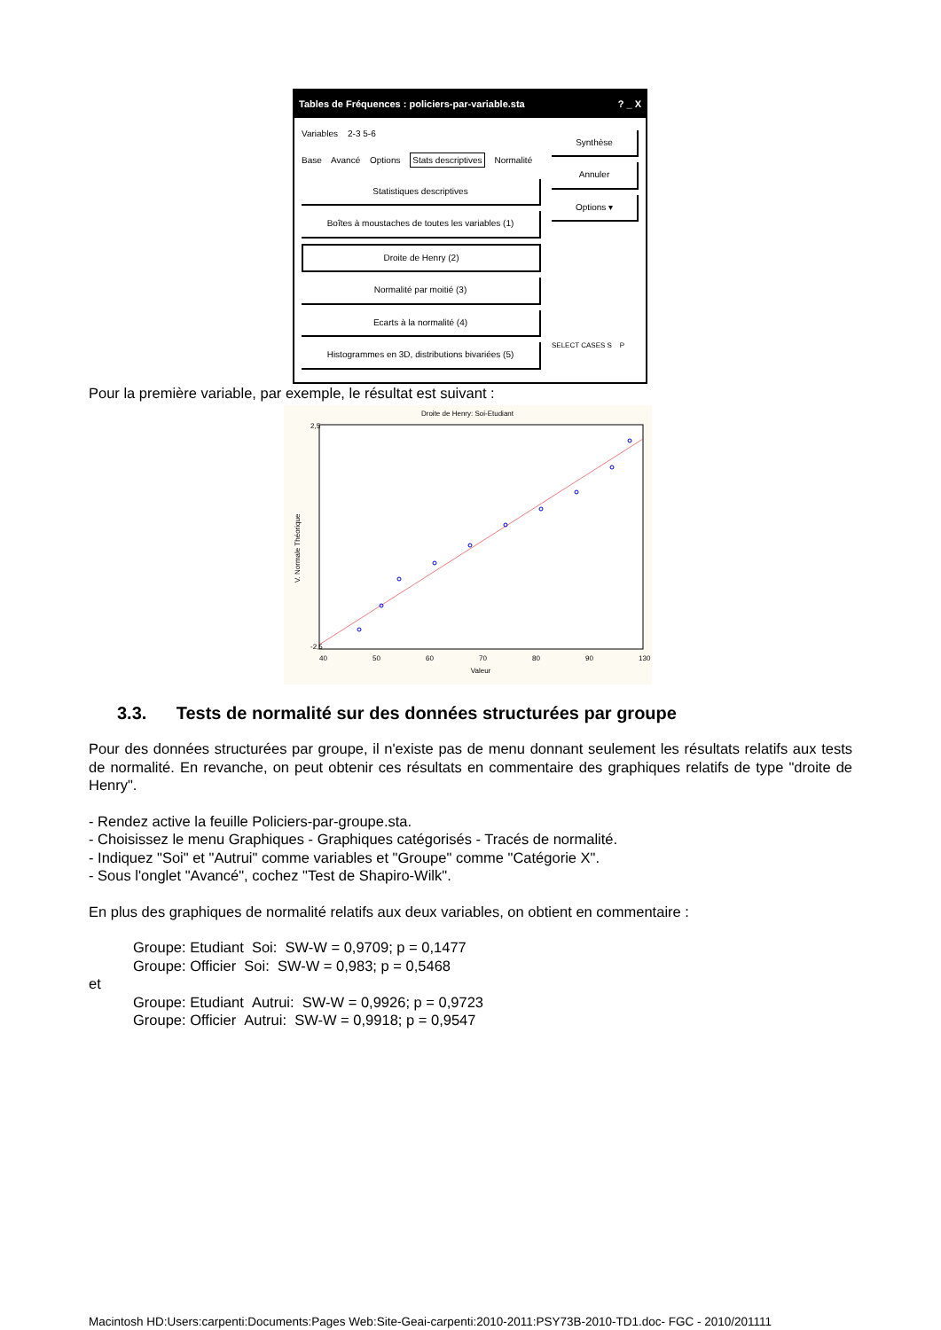Tables de Fréquences : policiers-par-variable.sta ? _ X
Variables 2-3 5-6
Base Avancé Options Stats descriptives Normalité
Statistiques descriptives
Boîtes à moustaches de toutes les variables (1)
Droite de Henry (2)
Normalité par moitié (3)
Ecarts à la normalité (4)
Histogrammes en 3D, distributions bivariées (5)
Synthèse
Annuler
Options ▾
SELECT CASES S P
Pour la première variable, par exemple, le résultat est suivant :
Droite de Henry: Soi-Etudiant
2,5
-2,5
40
50
60
70
80
90
130
Valeur
V. Normale Théorique
3.3. Tests de normalité sur des données structurées par groupe
Pour des données structurées par groupe, il n'existe pas de menu donnant seulement les résultats relatifs aux tests de normalité. En revanche, on peut obtenir ces résultats en commentaire des graphiques relatifs de type "droite de Henry".
- Rendez active la feuille Policiers-par-groupe.sta.
- Choisissez le menu Graphiques - Graphiques catégorisés - Tracés de normalité.
- Indiquez "Soi" et "Autrui" comme variables et "Groupe" comme "Catégorie X".
- Sous l'onglet "Avancé", cochez "Test de Shapiro-Wilk".
En plus des graphiques de normalité relatifs aux deux variables, on obtient en commentaire :
Groupe: Etudiant Soi: SW-W = 0,9709; p = 0,1477
Groupe: Officier Soi: SW-W = 0,983; p = 0,5468
et
Groupe: Etudiant Autrui: SW-W = 0,9926; p = 0,9723
Groupe: Officier Autrui: SW-W = 0,9918; p = 0,9547
Macintosh HD:Users:carpenti:Documents:Pages Web:Site-Geai-carpenti:2010-2011:PSY73B-2010-TD1.doc- FGC - 2010/201111